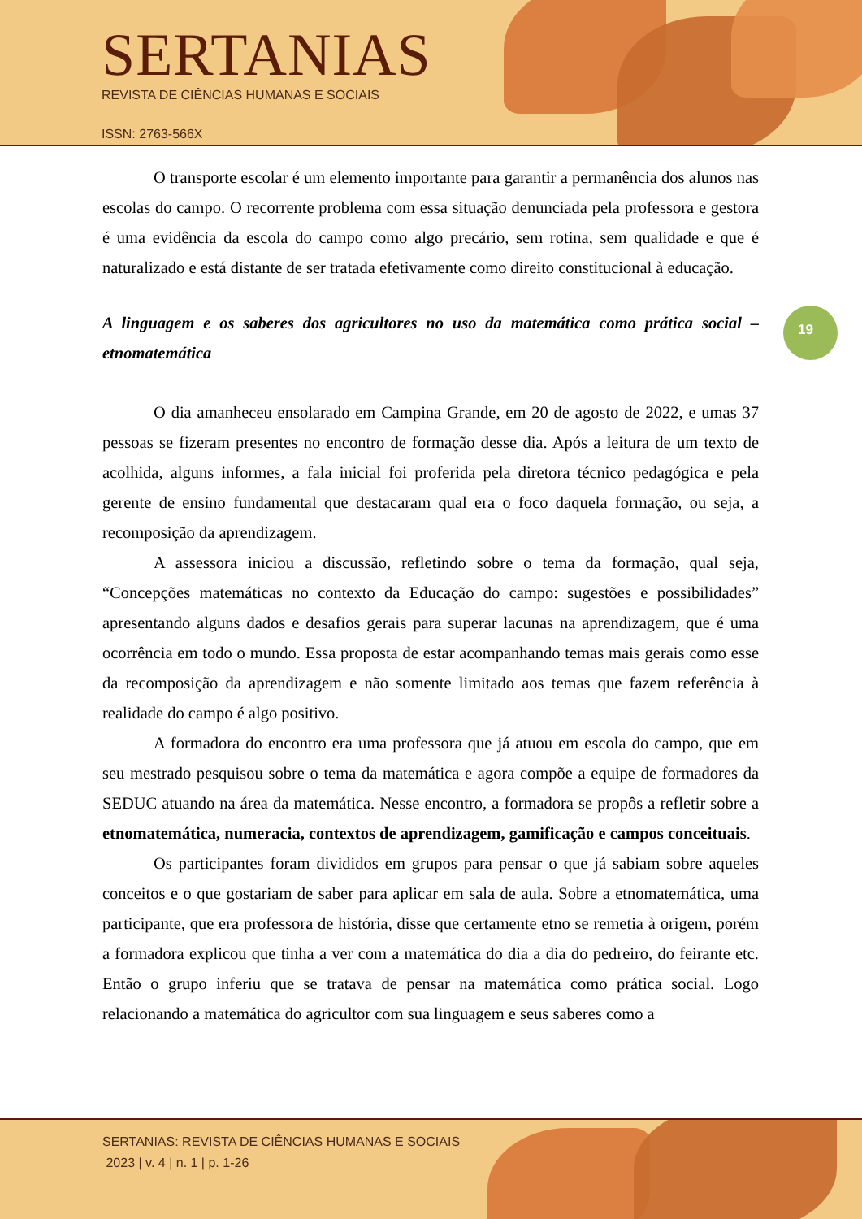SERTANIAS
REVISTA DE CIÊNCIAS HUMANAS E SOCIAIS
ISSN: 2763-566X
19
O transporte escolar é um elemento importante para garantir a permanência dos alunos nas escolas do campo. O recorrente problema com essa situação denunciada pela professora e gestora é uma evidência da escola do campo como algo precário, sem rotina, sem qualidade e que é naturalizado e está distante de ser tratada efetivamente como direito constitucional à educação.
A linguagem e os saberes dos agricultores no uso da matemática como prática social – etnomatemática
O dia amanheceu ensolarado em Campina Grande, em 20 de agosto de 2022, e umas 37 pessoas se fizeram presentes no encontro de formação desse dia. Após a leitura de um texto de acolhida, alguns informes, a fala inicial foi proferida pela diretora técnico pedagógica e pela gerente de ensino fundamental que destacaram qual era o foco daquela formação, ou seja, a recomposição da aprendizagem.
A assessora iniciou a discussão, refletindo sobre o tema da formação, qual seja, “Concepções matemáticas no contexto da Educação do campo: sugestões e possibilidades” apresentando alguns dados e desafios gerais para superar lacunas na aprendizagem, que é uma ocorrência em todo o mundo. Essa proposta de estar acompanhando temas mais gerais como esse da recomposição da aprendizagem e não somente limitado aos temas que fazem referência à realidade do campo é algo positivo.
A formadora do encontro era uma professora que já atuou em escola do campo, que em seu mestrado pesquisou sobre o tema da matemática e agora compõe a equipe de formadores da SEDUC atuando na área da matemática. Nesse encontro, a formadora se propôs a refletir sobre a etnomatemática, numeracia, contextos de aprendizagem, gamificação e campos conceituais.
Os participantes foram divididos em grupos para pensar o que já sabiam sobre aqueles conceitos e o que gostariam de saber para aplicar em sala de aula. Sobre a etnomatemática, uma participante, que era professora de história, disse que certamente etno se remetia à origem, porém a formadora explicou que tinha a ver com a matemática do dia a dia do pedreiro, do feirante etc. Então o grupo inferiu que se tratava de pensar na matemática como prática social. Logo relacionando a matemática do agricultor com sua linguagem e seus saberes como a
SERTANIAS: REVISTA DE CIÊNCIAS HUMANAS E SOCIAIS
2023 | v. 4 | n. 1 | p. 1-26